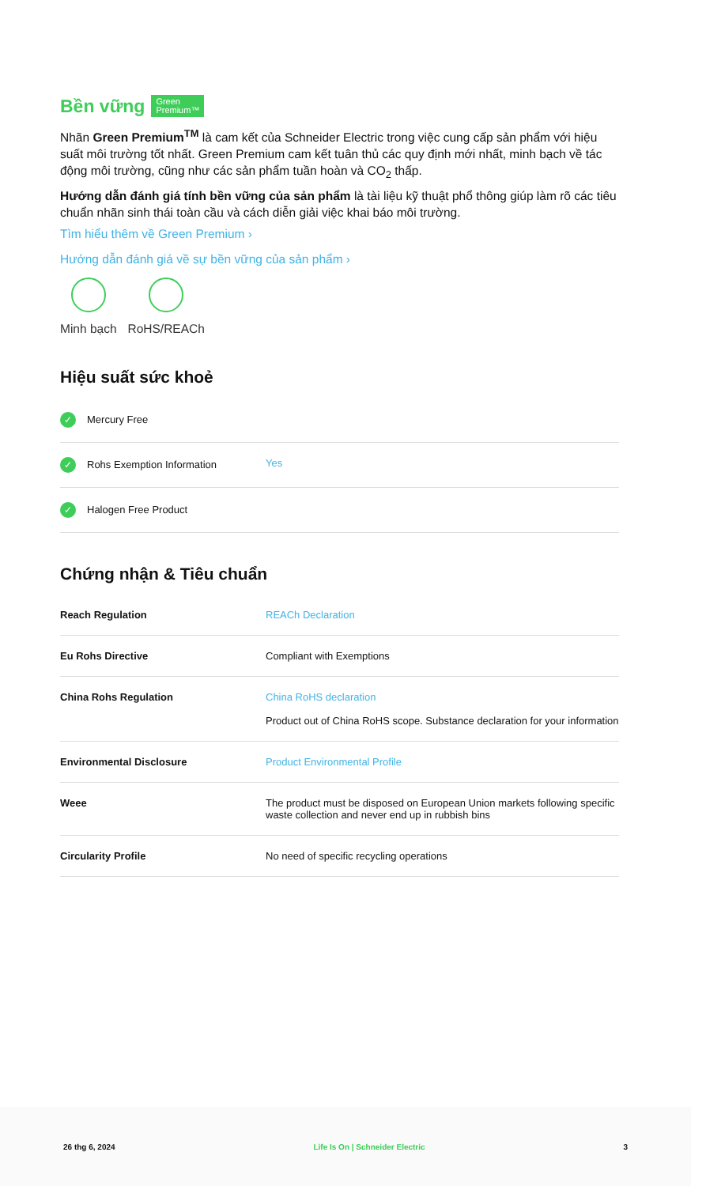Bền vững Green
Premium™
Nhãn Green Premium<sup>TM</sup> là cam kết của Schneider Electric trong việc cung cấp sản phẩm với hiệu suất môi trường tốt nhất. Green Premium cam kết tuân thủ các quy định mới nhất, minh bạch về tác động môi trường, cũng như các sản phẩm tuần hoàn và CO<sub>2</sub> thấp.
Hướng dẫn đánh giá tính bền vững của sản phẩm là tài liệu kỹ thuật phổ thông giúp làm rõ các tiêu chuẩn nhãn sinh thái toàn cầu và cách diễn giải việc khai báo môi trường.
Tìm hiểu thêm về Green Premium ›
Hướng dẫn đánh giá về sự bền vững của sản phẩm ›
Minh bạch RoHS/REACh
Hiệu suất sức khoẻ
| ✓ Mercury Free | |
| ✓ Rohs Exemption Information | Yes |
| ✓ Halogen Free Product | |
Chứng nhận & Tiêu chuẩn
| Reach Regulation | REACh Declaration |
| Eu Rohs Directive | Compliant with Exemptions |
| China Rohs Regulation | China RoHS declaration Product out of China RoHS scope. Substance declaration for your information |
| Environmental Disclosure | Product Environmental Profile |
| Weee | The product must be disposed on European Union markets following specific waste collection and never end up in rubbish bins |
| Circularity Profile | No need of specific recycling operations |
26 thg 6, 2024 Life Is On | Schneider Electric 3